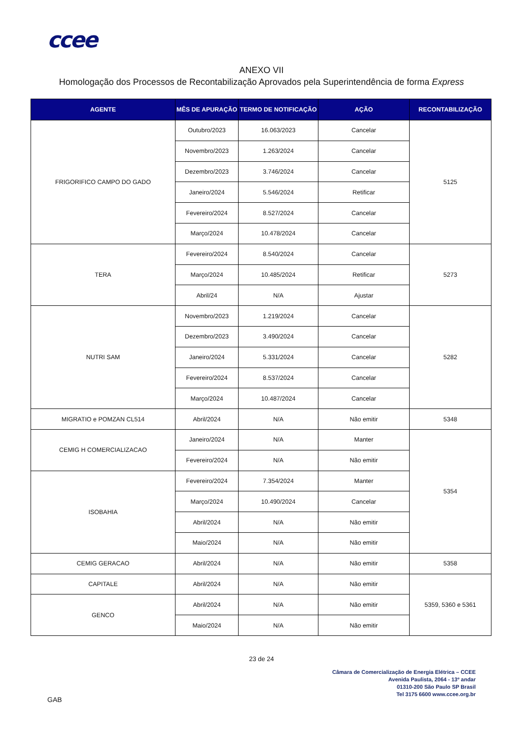ccee
ANEXO VII
Homologação dos Processos de Recontabilização Aprovados pela Superintendência de forma Express
| AGENTE | MÊS DE APURAÇÃO | TERMO DE NOTIFICAÇÃO | AÇÃO | RECONTABILIZAÇÃO |
| --- | --- | --- | --- | --- |
| FRIGORIFICO CAMPO DO GADO | Outubro/2023 | 16.063/2023 | Cancelar | 5125 |
| | Novembro/2023 | 1.263/2024 | Cancelar | |
| | Dezembro/2023 | 3.746/2024 | Cancelar | |
| | Janeiro/2024 | 5.546/2024 | Retificar | |
| | Fevereiro/2024 | 8.527/2024 | Cancelar | |
| | Março/2024 | 10.478/2024 | Cancelar | |
| TERA | Fevereiro/2024 | 8.540/2024 | Cancelar | 5273 |
| | Março/2024 | 10.485/2024 | Retificar | |
| | Abril/24 | N/A | Ajustar | |
| NUTRI SAM | Novembro/2023 | 1.219/2024 | Cancelar | 5282 |
| | Dezembro/2023 | 3.490/2024 | Cancelar | |
| | Janeiro/2024 | 5.331/2024 | Cancelar | |
| | Fevereiro/2024 | 8.537/2024 | Cancelar | |
| | Março/2024 | 10.487/2024 | Cancelar | |
| MIGRATIO e POMZAN CL514 | Abril/2024 | N/A | Não emitir | 5348 |
| CEMIG H COMERCIALIZACAO | Janeiro/2024 | N/A | Manter | 5354 |
| | Fevereiro/2024 | N/A | Não emitir | |
| ISOBAHIA | Fevereiro/2024 | 7.354/2024 | Manter | |
| | Março/2024 | 10.490/2024 | Cancelar | |
| | Abril/2024 | N/A | Não emitir | |
| | Maio/2024 | N/A | Não emitir | |
| CEMIG GERACAO | Abril/2024 | N/A | Não emitir | 5358 |
| CAPITALE | Abril/2024 | N/A | Não emitir | 5359, 5360 e 5361 |
| GENCO | Abril/2024 | N/A | Não emitir | |
| | Maio/2024 | N/A | Não emitir | |
23 de 24
Câmara de Comercialização de Energia Elétrica – CCEE
Avenida Paulista, 2064 - 13º andar
01310-200 São Paulo SP Brasil
Tel 3175 6600 www.ccee.org.br
GAB